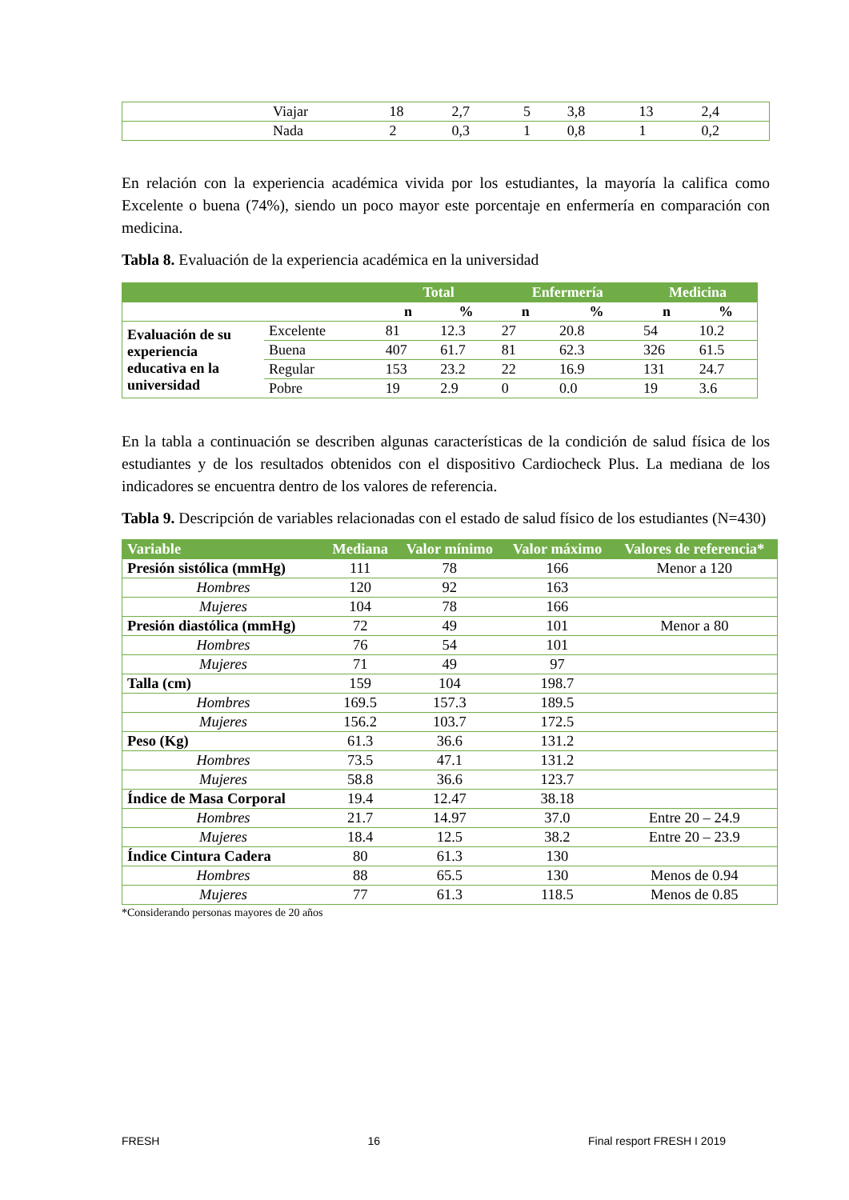| | Viajar | 18 | 2,7 | 5 | 3,8 | 13 | 2,4 |
| | Nada | 2 | 0,3 | 1 | 0,8 | 1 | 0,2 |
En relación con la experiencia académica vivida por los estudiantes, la mayoría la califica como Excelente o buena (74%), siendo un poco mayor este porcentaje en enfermería en comparación con medicina.
Tabla 8. Evaluación de la experiencia académica en la universidad
| | | Total | | Enfermería | | Medicina | |
| --- | --- | --- | --- | --- | --- | --- | --- |
| | | n | % | n | % | n | % |
| Evaluación de su experiencia educativa en la universidad | Excelente | 81 | 12.3 | 27 | 20.8 | 54 | 10.2 |
| | Buena | 407 | 61.7 | 81 | 62.3 | 326 | 61.5 |
| | Regular | 153 | 23.2 | 22 | 16.9 | 131 | 24.7 |
| | Pobre | 19 | 2.9 | 0 | 0.0 | 19 | 3.6 |
En la tabla a continuación se describen algunas características de la condición de salud física de los estudiantes y de los resultados obtenidos con el dispositivo Cardiocheck Plus. La mediana de los indicadores se encuentra dentro de los valores de referencia.
Tabla 9. Descripción de variables relacionadas con el estado de salud físico de los estudiantes (N=430)
| Variable | Mediana | Valor mínimo | Valor máximo | Valores de referencia* |
| --- | --- | --- | --- | --- |
| Presión sistólica (mmHg) | 111 | 78 | 166 | Menor a 120 |
| Hombres | 120 | 92 | 163 | |
| Mujeres | 104 | 78 | 166 | |
| Presión diastólica (mmHg) | 72 | 49 | 101 | Menor a 80 |
| Hombres | 76 | 54 | 101 | |
| Mujeres | 71 | 49 | 97 | |
| Talla (cm) | 159 | 104 | 198.7 | |
| Hombres | 169.5 | 157.3 | 189.5 | |
| Mujeres | 156.2 | 103.7 | 172.5 | |
| Peso (Kg) | 61.3 | 36.6 | 131.2 | |
| Hombres | 73.5 | 47.1 | 131.2 | |
| Mujeres | 58.8 | 36.6 | 123.7 | |
| Índice de Masa Corporal | 19.4 | 12.47 | 38.18 | |
| Hombres | 21.7 | 14.97 | 37.0 | Entre 20 – 24.9 |
| Mujeres | 18.4 | 12.5 | 38.2 | Entre 20 – 23.9 |
| Índice Cintura Cadera | 80 | 61.3 | 130 | |
| Hombres | 88 | 65.5 | 130 | Menos de 0.94 |
| Mujeres | 77 | 61.3 | 118.5 | Menos de 0.85 |
*Considerando personas mayores de 20 años
FRESH 16 Final resport FRESH I 2019